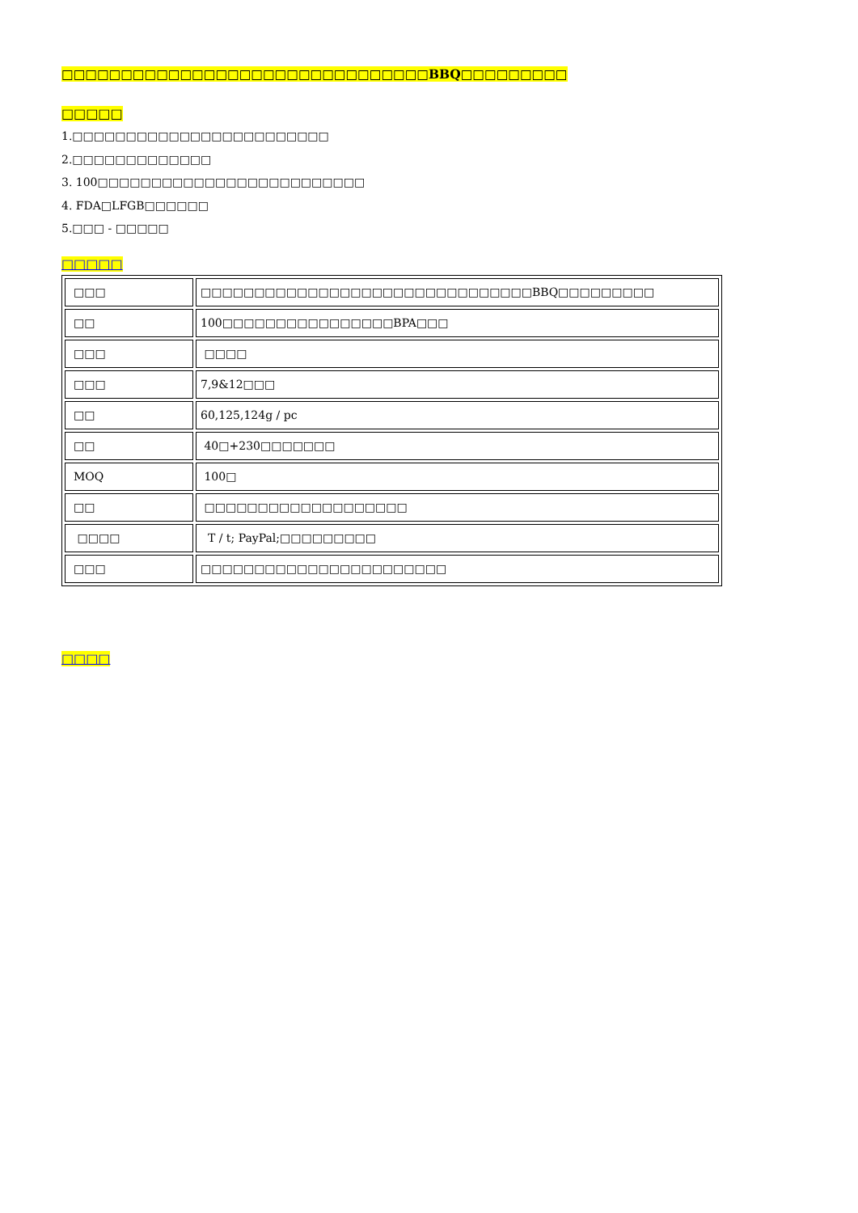□□□□□□□□□□□□□□□□□□□□□□□□□□□□□□□BBQ□□□□□□□□□
□□□□□
1.□□□□□□□□□□□□□□□□□□□□□□□□
2.□□□□□□□□□□□□□
3. 100□□□□□□□□□□□□□□□□□□□□□□□□□
4. FDA□LFGB□□□□□□
5.□□□ - □□□□□
□□□□□
| □□□ | □□□□□□□□□□□□□□□□□□□□□□□□□□□□□□□BBQ□□□□□□□□□ |
| □□ | 100□□□□□□□□□□□□□□□□BPA□□□ |
| □□□ | □□□□ |
| □□□ | 7,9&12□□□ |
| □□ | 60,125,124g / pc |
| □□ | 40□+230□□□□□□□ |
| MOQ | 100□ |
| □□ | □□□□□□□□□□□□□□□□□□□ |
| □□□□ | T / t; PayPal;□□□□□□□□□ |
| □□□ | □□□□□□□□□□□□□□□□□□□□□□□ |
□□□□